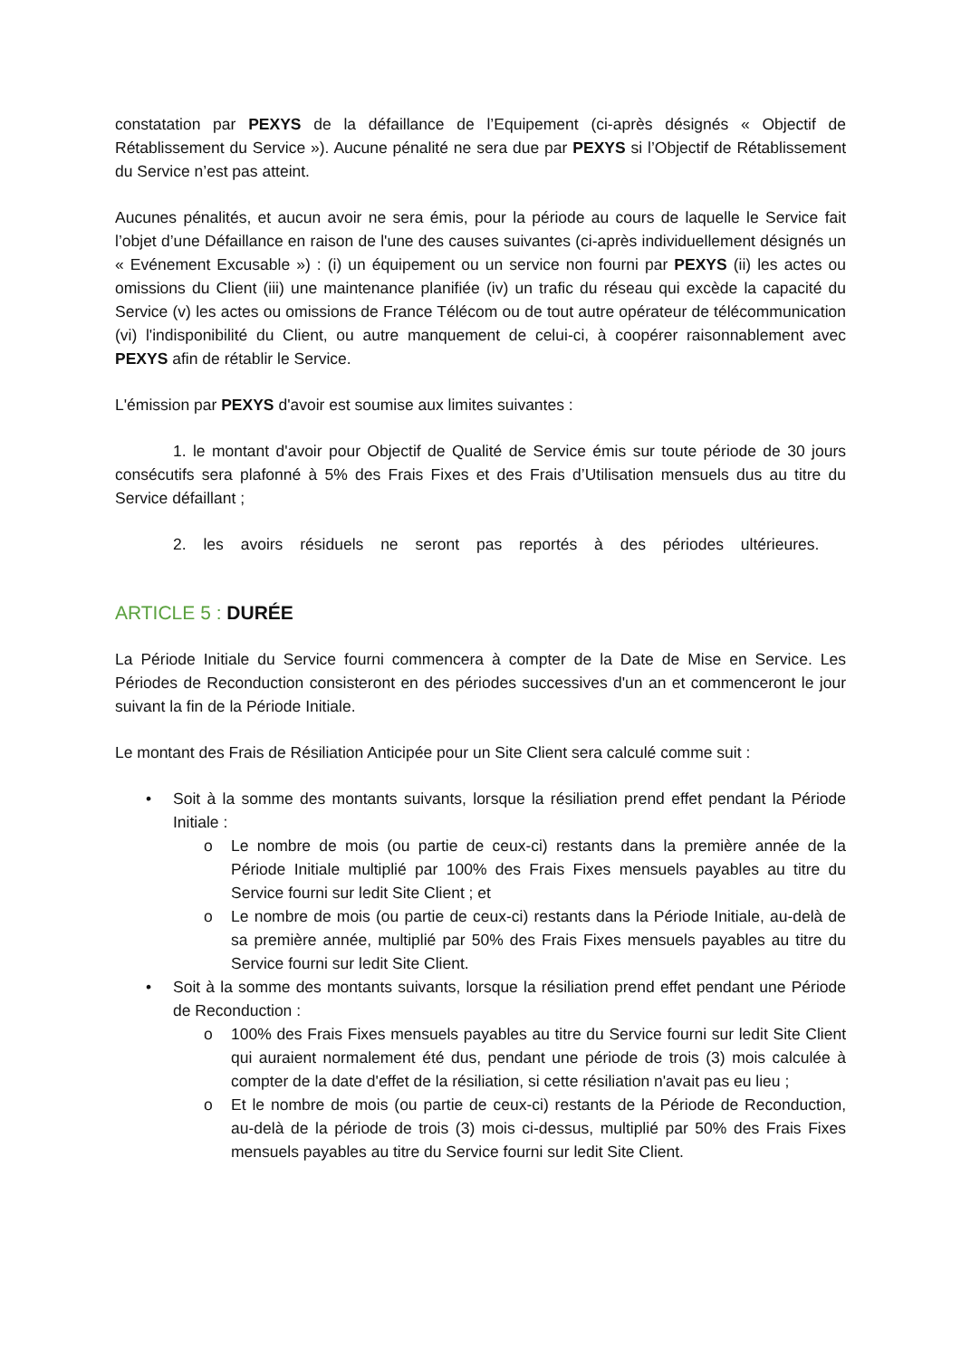constatation par PEXYS de la défaillance de l’Equipement (ci-après désignés « Objectif de Rétablissement du Service »). Aucune pénalité ne sera due par PEXYS si l’Objectif de Rétablissement du Service n’est pas atteint.
Aucunes pénalités, et aucun avoir ne sera émis, pour la période au cours de laquelle le Service fait l’objet d’une Défaillance en raison de l'une des causes suivantes (ci-après individuellement désignés un « Evénement Excusable ») : (i) un équipement ou un service non fourni par PEXYS (ii) les actes ou omissions du Client (iii) une maintenance planifiée (iv) un trafic du réseau qui excède la capacité du Service (v) les actes ou omissions de France Télécom ou de tout autre opérateur de télécommunication (vi) l'indisponibilité du Client, ou autre manquement de celui-ci, à coopérer raisonnablement avec PEXYS afin de rétablir le Service.
L'émission par PEXYS d'avoir est soumise aux limites suivantes :
1. le montant d'avoir pour Objectif de Qualité de Service émis sur toute période de 30 jours consécutifs sera plafonné à 5% des Frais Fixes et des Frais d’Utilisation mensuels dus au titre du Service défaillant ;
2. les avoirs résiduels ne seront pas reportés à des périodes ultérieures.
ARTICLE 5 : DURÉE
La Période Initiale du Service fourni commencera à compter de la Date de Mise en Service. Les Périodes de Reconduction consisteront en des périodes successives d'un an et commenceront le jour suivant la fin de la Période Initiale.
Le montant des Frais de Résiliation Anticipée pour un Site Client sera calculé comme suit :
• Soit à la somme des montants suivants, lorsque la résiliation prend effet pendant la Période Initiale :
o Le nombre de mois (ou partie de ceux-ci) restants dans la première année de la Période Initiale multiplié par 100% des Frais Fixes mensuels payables au titre du Service fourni sur ledit Site Client ; et
o Le nombre de mois (ou partie de ceux-ci) restants dans la Période Initiale, au-delà de sa première année, multiplié par 50% des Frais Fixes mensuels payables au titre du Service fourni sur ledit Site Client.
• Soit à la somme des montants suivants, lorsque la résiliation prend effet pendant une Période de Reconduction :
o 100% des Frais Fixes mensuels payables au titre du Service fourni sur ledit Site Client qui auraient normalement été dus, pendant une période de trois (3) mois calculée à compter de la date d'effet de la résiliation, si cette résiliation n'avait pas eu lieu ;
o Et le nombre de mois (ou partie de ceux-ci) restants de la Période de Reconduction, au-delà de la période de trois (3) mois ci-dessus, multiplié par 50% des Frais Fixes mensuels payables au titre du Service fourni sur ledit Site Client.